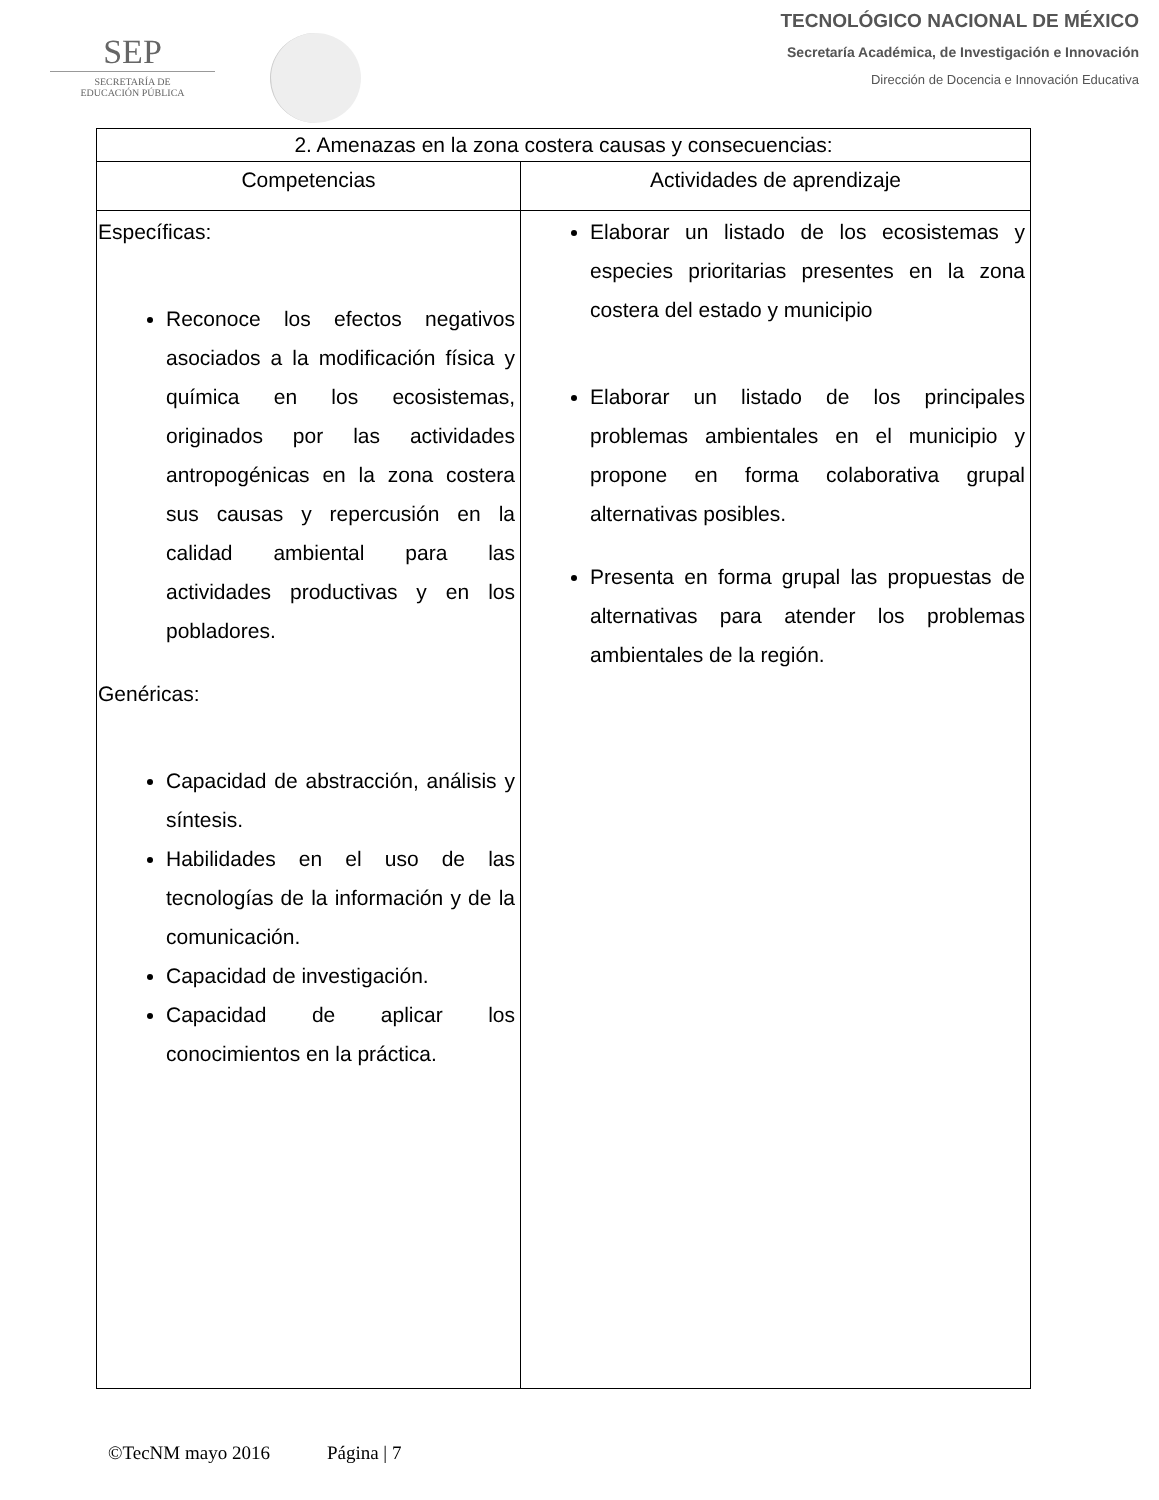SEP
SECRETARÍA DE
EDUCACIÓN PÚBLICA
TECNOLÓGICO NACIONAL DE MÉXICO
Secretaría Académica, de Investigación e Innovación
Dirección de Docencia e Innovación Educativa
| 2. Amenazas en la zona costera causas y consecuencias: | |
| --- | --- |
| Competencias | Actividades de aprendizaje |
| Específicas: Reconoce los efectos negativos asociados a la modificación física y química en los ecosistemas, originados por las actividades antropogénicas en la zona costera sus causas y repercusión en la calidad ambiental para las actividades productivas y en los pobladores. Genéricas: Capacidad de abstracción, análisis y síntesis. Habilidades en el uso de las tecnologías de la información y de la comunicación. Capacidad de investigación. Capacidad de aplicar los conocimientos en la práctica. | Elaborar un listado de los ecosistemas y especies prioritarias presentes en la zona costera del estado y municipio Elaborar un listado de los principales problemas ambientales en el municipio y propone en forma colaborativa grupal alternativas posibles. Presenta en forma grupal las propuestas de alternativas para atender los problemas ambientales de la región. |
©TecNM mayo 2016 Página | 7